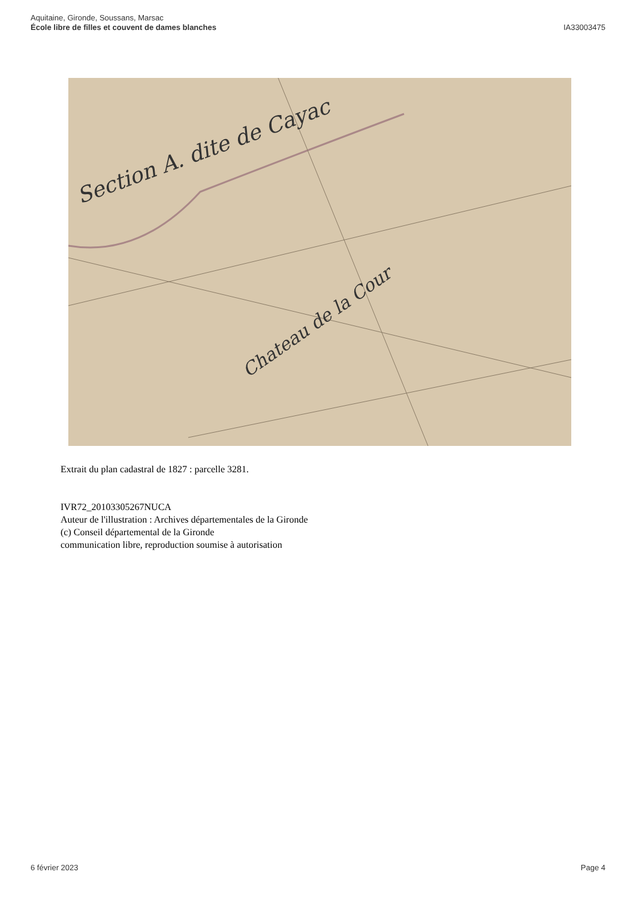Aquitaine, Gironde, Soussans, Marsac
École libre de filles et couvent de dames blanches
IA33003475
Section A. dite de Cayac
Chateau de la Cour
Extrait du plan cadastral de 1827 : parcelle 3281.
IVR72_20103305267NUCA
Auteur de l'illustration : Archives départementales de la Gironde
(c) Conseil départemental de la Gironde
communication libre, reproduction soumise à autorisation
6 février 2023 Page 4